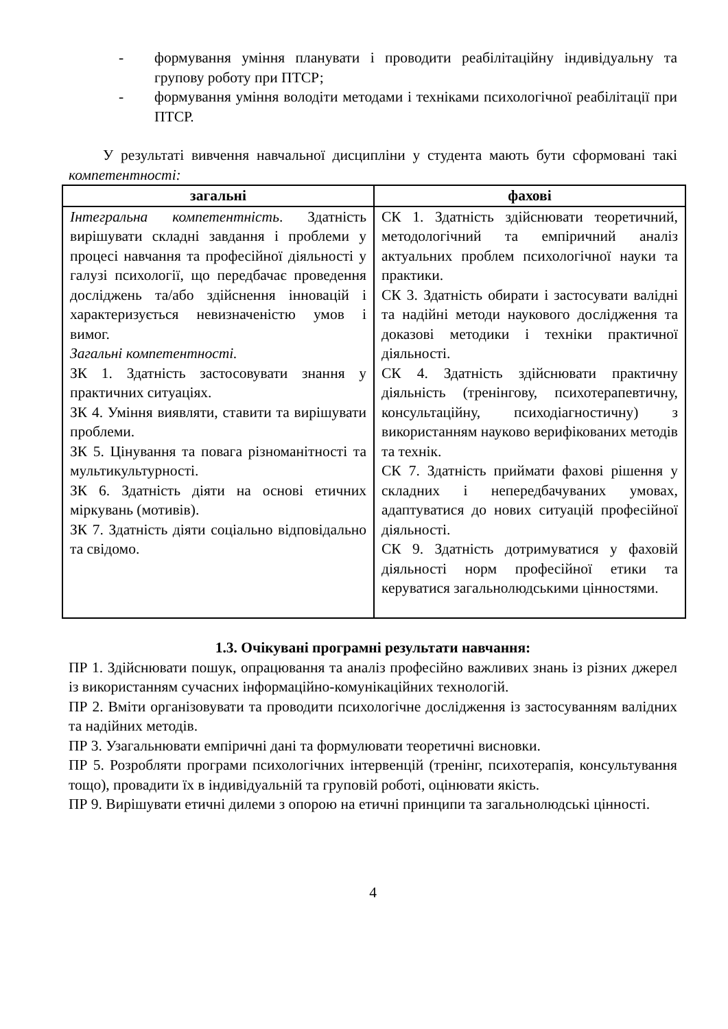- формування уміння планувати і проводити реабілітаційну індивідуальну та групову роботу при ПТСР;
- формування уміння володіти методами і техніками психологічної реабілітації при ПТСР.
У результаті вивчення навчальної дисципліни у студента мають бути сформовані такі компетентності:
| загальні | фахові |
| --- | --- |
| Інтегральна компетентність . Здатність вирішувати складні завдання і проблеми у процесі навчання та професійної діяльності у галузі психології, що передбачає проведення досліджень та/або здійснення інновацій і характеризується невизначеністю умов і вимог. Загальні компетентності. ЗК 1. Здатність застосовувати знання у практичних ситуаціях. ЗК 4. Уміння виявляти, ставити та вирішувати проблеми. ЗК 5. Цінування та повага різноманітності та мультикультурності. ЗК 6. Здатність діяти на основі етичних міркувань (мотивів). ЗК 7. Здатність діяти соціально відповідально та свідомо. | СК 1. Здатність здійснювати теоретичний, методологічний та емпіричний аналіз актуальних проблем психологічної науки та практики. СК 3. Здатність обирати і застосувати валідні та надійні методи наукового дослідження та доказові методики і техніки практичної діяльності. СК 4. Здатність здійснювати практичну діяльність (тренінгову, психотерапевтичну, консультаційну, психодіагностичну) з використанням науково верифікованих методів та технік. СК 7. Здатність приймати фахові рішення у складних і непередбачуваних умовах, адаптуватися до нових ситуацій професійної діяльності. СК 9. Здатність дотримуватися у фаховій діяльності норм професійної етики та керуватися загальнолюдськими цінностями. |
1.3. Очікувані програмні результати навчання:
ПР 1. Здійснювати пошук, опрацювання та аналіз професійно важливих знань із різних джерел із використанням сучасних інформаційно-комунікаційних технологій.
ПР 2. Вміти організовувати та проводити психологічне дослідження із застосуванням валідних та надійних методів.
ПР 3. Узагальнювати емпіричні дані та формулювати теоретичні висновки.
ПР 5. Розробляти програми психологічних інтервенцій (тренінг, психотерапія, консультування тощо), провадити їх в індивідуальній та груповій роботі, оцінювати якість.
ПР 9. Вирішувати етичні дилеми з опорою на етичні принципи та загальнолюдські цінності.
4